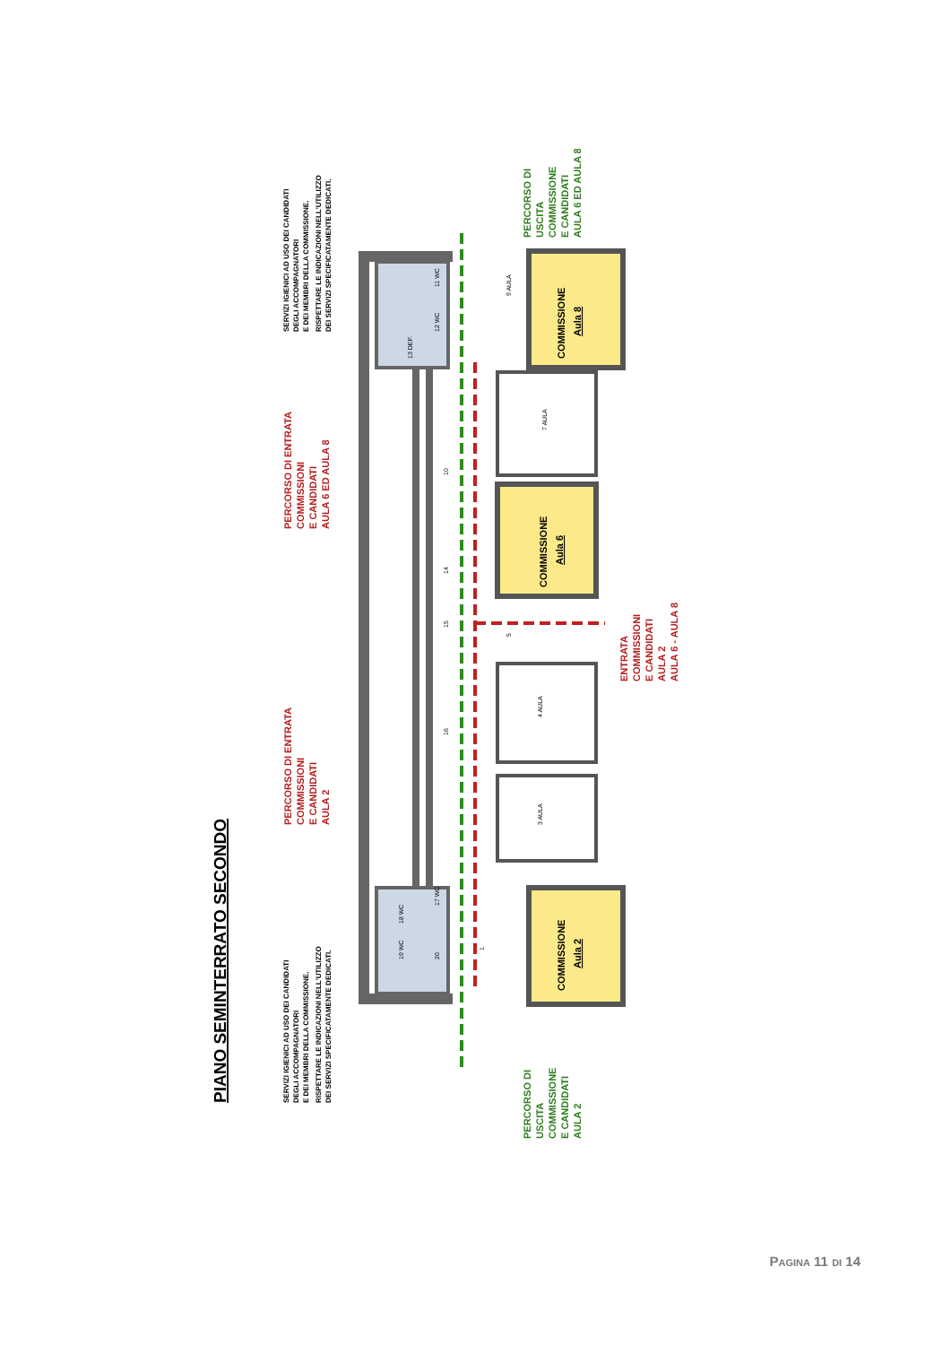PIANO SEMINTERRATO SECONDO
19 WC
18 WC
17 WC
20
13 DEP.
12 WC
11 WC
COMMISSIONE
Aula 2
3 AULA
4 AULA
5
COMMISSIONE
Aula 6
7 AULA
COMMISSIONE
Aula 8
9 AULA
1
16
15
14
10
SERVIZI IGIENICI AD USO DEI CANDIDATI DEGLI ACCOMPAGNATORI E DEI MEMBRI DELLA COMMISSIONE. RISPETTARE LE INDICAZIONI NELL'UTILIZZO DEI SERVIZI SPECIFICATAMENTE DEDICATI.
PERCORSO DI ENTRATA COMMISSIONI E CANDIDATI AULA 2
PERCORSO DI ENTRATA COMMISSIONI E CANDIDATI AULA 6 ED AULA 8
SERVIZI IGIENICI AD USO DEI CANDIDATI DEGLI ACCOMPAGNATORI E DEI MEMBRI DELLA COMMISSIONE. RISPETTARE LE INDICAZIONI NELL'UTILIZZO DEI SERVIZI SPECIFICATAMENTE DEDICATI.
ENTRATA COMMISSIONI E CANDIDATI AULA 2 AULA 6 - AULA 8
PERCORSO DI USCITA COMMISSIONE E CANDIDATI AULA 2
PERCORSO DI USCITA COMMISSIONE E CANDIDATI AULA 6 ED AULA 8
PAGINA 11 DI 14